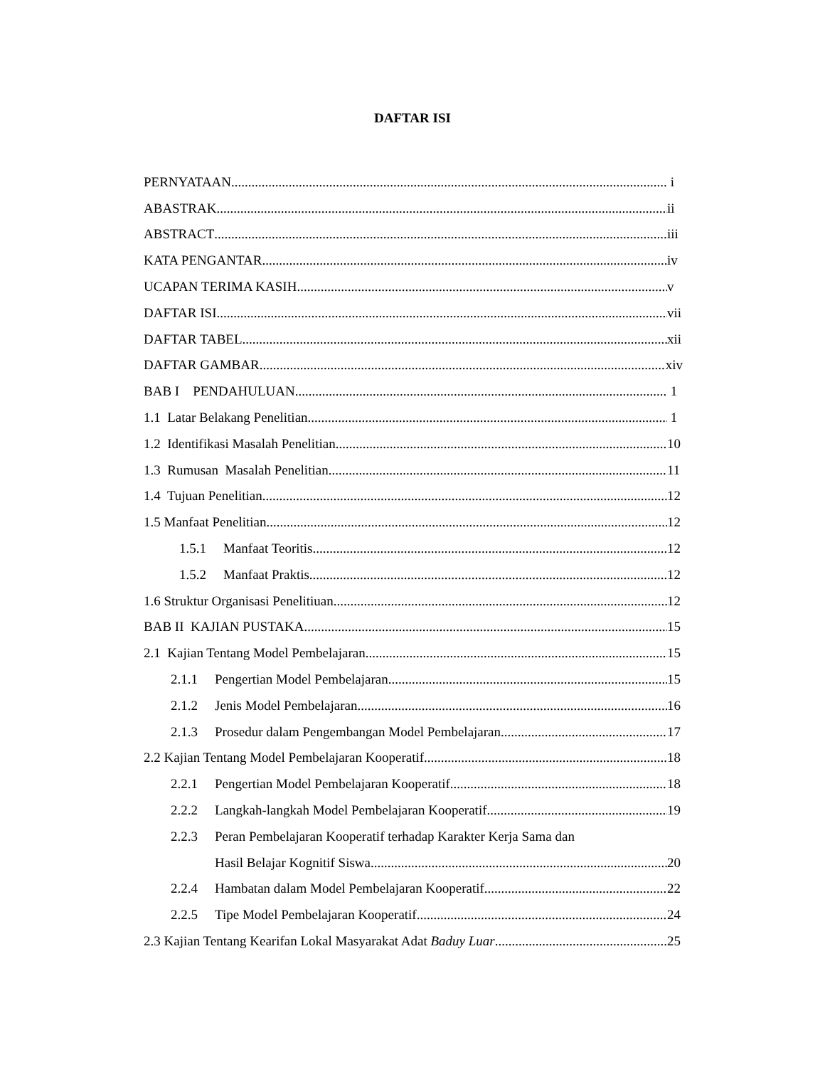DAFTAR ISI
PERNYATAAN i
ABASTRAK ii
ABSTRACT iii
KATA PENGANTAR iv
UCAPAN TERIMA KASIH v
DAFTAR ISI vii
DAFTAR TABEL xii
DAFTAR GAMBAR xiv
BAB I PENDAHULUAN 1
1.1 Latar Belakang Penelitian 1
1.2 Identifikasi Masalah Penelitian 10
1.3 Rumusan Masalah Penelitian 11
1.4 Tujuan Penelitian 12
1.5 Manfaat Penelitian 12
1.5.1 Manfaat Teoritis 12
1.5.2 Manfaat Praktis 12
1.6 Struktur Organisasi Penelitiuan 12
BAB II KAJIAN PUSTAKA 15
2.1 Kajian Tentang Model Pembelajaran 15
2.1.1 Pengertian Model Pembelajaran 15
2.1.2 Jenis Model Pembelajaran 16
2.1.3 Prosedur dalam Pengembangan Model Pembelajaran 17
2.2 Kajian Tentang Model Pembelajaran Kooperatif 18
2.2.1 Pengertian Model Pembelajaran Kooperatif 18
2.2.2 Langkah-langkah Model Pembelajaran Kooperatif 19
2.2.3 Peran Pembelajaran Kooperatif terhadap Karakter Kerja Sama dan
Hasil Belajar Kognitif Siswa 20
2.2.4 Hambatan dalam Model Pembelajaran Kooperatif. 22
2.2.5 Tipe Model Pembelajaran Kooperatif. 24
2.3 Kajian Tentang Kearifan Lokal Masyarakat Adat Baduy Luar 25